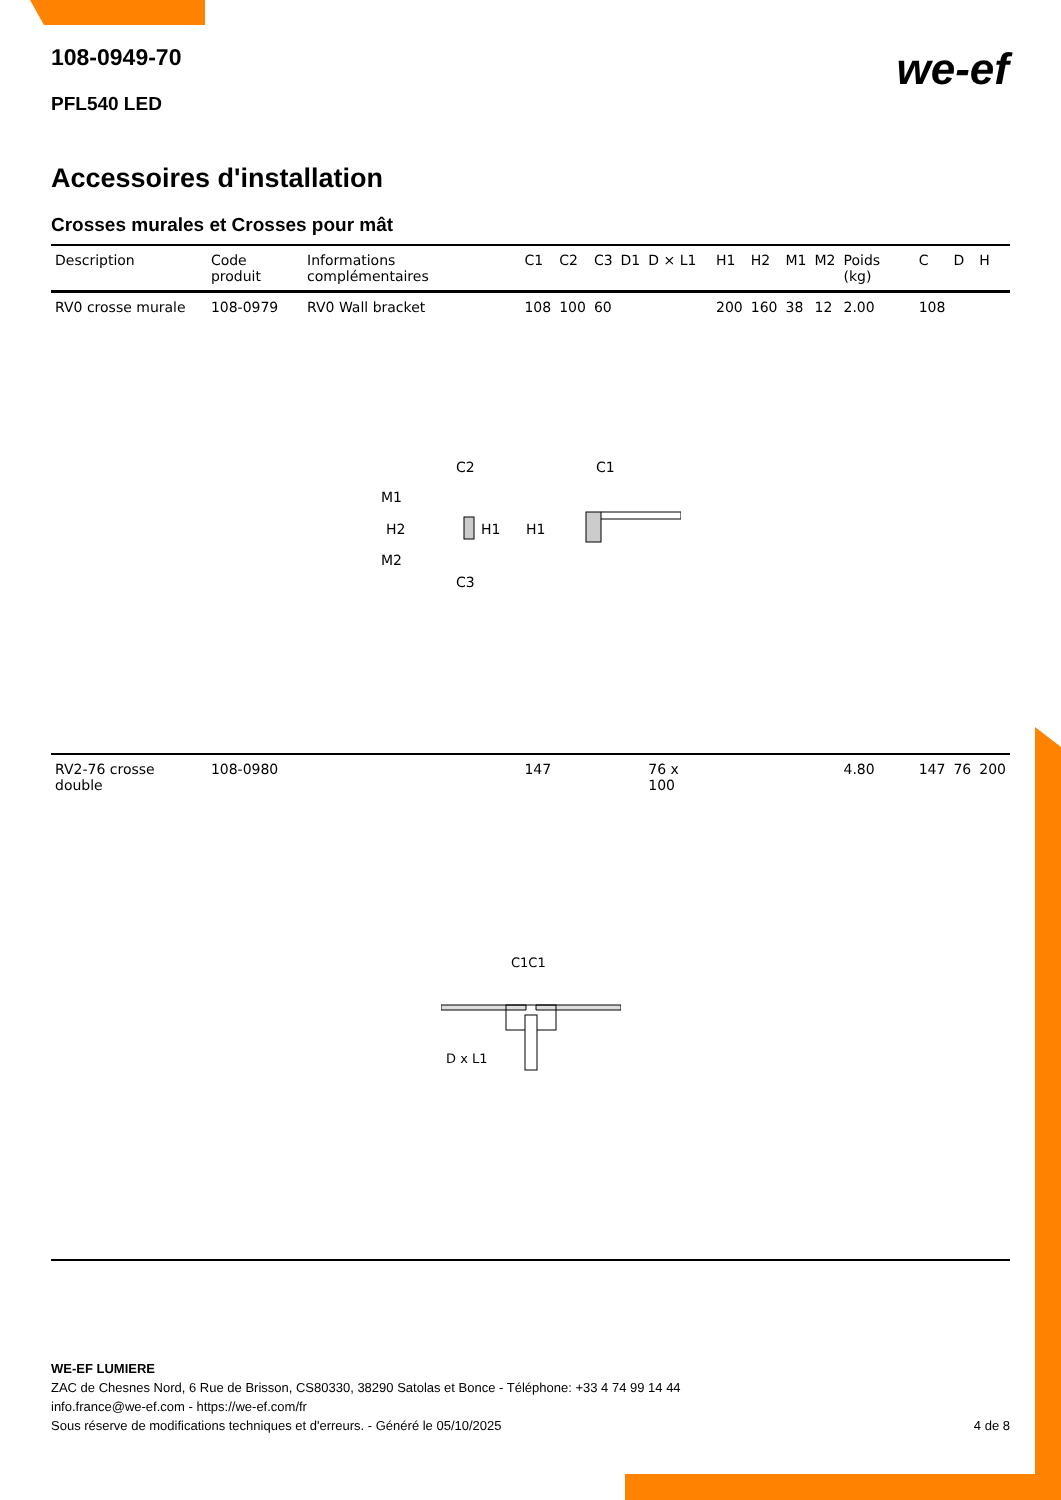we-ef
108-0949-70
PFL540 LED
Accessoires d'installation
Crosses murales et Crosses pour mât
| Description | Code produit | Informations complémentaires | C1 | C2 | C3 | D1 | D × L1 | H1 | H2 | M1 | M2 | Poids (kg) | C | D | H |
| --- | --- | --- | --- | --- | --- | --- | --- | --- | --- | --- | --- | --- | --- | --- | --- |
| RV0 crosse murale | 108-0979 | RV0 Wall bracket | 108 | 100 | 60 | | | 200 | 160 | 38 | 12 | 2.00 | 108 | | |
| C2 M1 H2 H1 H1 M2 C3 C1 | | | | | | | | | | | | | | | |
| RV2-76 crosse double | 108-0980 | | 147 | | | | 76 x 100 | | | | | 4.80 | 147 | 76 | 200 |
| C1C1 D x L1 | | | | | | | | | | | | | | | |
WE-EF LUMIERE
ZAC de Chesnes Nord, 6 Rue de Brisson, CS80330, 38290 Satolas et Bonce - Téléphone: +33 4 74 99 14 44
info.france@we-ef.com - https://we-ef.com/fr
Sous réserve de modifications techniques et d'erreurs. - Généré le 05/10/2025 4 de 8